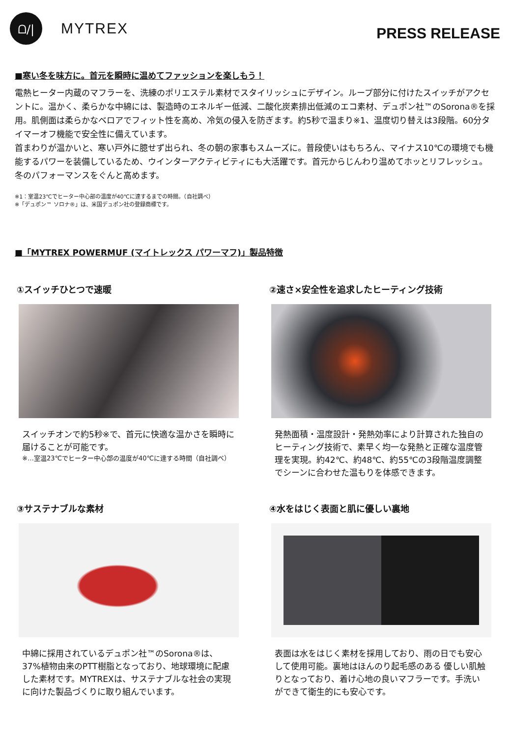ᗝ/|
MYTREX
PRESS RELEASE
■寒い冬を味方に。首元を瞬時に温めてファッションを楽しもう！
電熱ヒーター内蔵のマフラーを、洗練のポリエステル素材でスタイリッシュにデザイン。ループ部分に付けたスイッチがアクセントに。温かく、柔らかな中綿には、製造時のエネルギー低減、二酸化炭素排出低減のエコ素材、デュポン社™のSorona®を採用。肌側面は柔らかなベロアでフィット性を高め、冷気の侵入を防ぎます。約5秒で温まり※1、温度切り替えは3段階。60分タイマーオフ機能で安全性に備えています。
首まわりが温かいと、寒い戸外に臆せず出られ、冬の朝の家事もスムーズに。普段使いはもちろん、マイナス10℃の環境でも機能するパワーを装備しているため、ウインターアクティビティにも大活躍です。首元からじんわり温めてホッとリフレッシュ。冬のパフォーマンスをぐんと高めます。
※1：室温23℃でヒーター中心部の温度が40℃に達するまでの時間。（自社調べ）
※「デュポン™ ソロナ®」は、米国デュポン社の登録商標です。
■「MYTREX POWERMUF (マイトレックス パワーマフ)」製品特徴
①スイッチひとつで速暖
スイッチオンで約5秒※で、首元に快適な温かさを瞬時に届けることが可能です。
※…室温23℃でヒーター中心部の温度が40℃に達する時間（自社調べ）
②速さ×安全性を追求したヒーティング技術
発熱面積・温度設計・発熱効率により計算された独自のヒーティング技術で、素早く均一な発熱と正確な温度管理を実現。約42℃、約48℃、約55℃の3段階温度調整でシーンに合わせた温もりを体感できます。
③サステナブルな素材
中綿に採用されているデュポン社™のSorona®は、37%植物由来のPTT樹脂となっており、地球環境に配慮 した素材です。MYTREXは、サステナブルな社会の実現に向けた製品づくりに取り組んでいます。
④水をはじく表面と肌に優しい裏地
表面は水をはじく素材を採用しており、雨の日でも安心して使用可能。裏地はほんのり起毛感のある 優しい肌触りとなっており、着け心地の良いマフラーです。手洗いができて衛生的にも安心です。